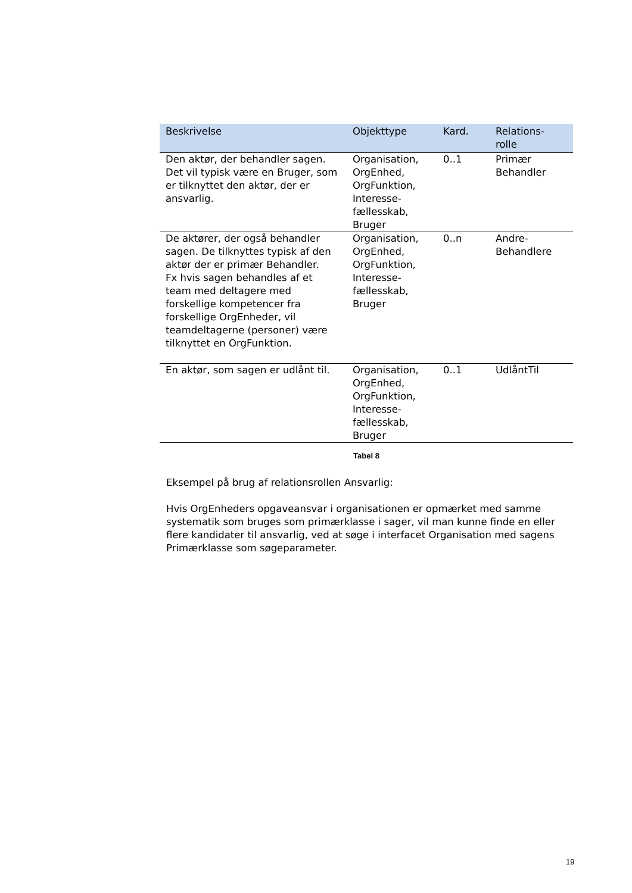| Beskrivelse | Objekttype | Kard. | Relations- rolle |
| --- | --- | --- | --- |
| Den aktør, der behandler sagen. Det vil typisk være en Bruger, som er tilknyttet den aktør, der er ansvarlig. | Organisation, OrgEnhed, OrgFunktion, Interesse-fællesskab, Bruger | 0..1 | Primær Behandler |
| De aktører, der også behandler sagen. De tilknyttes typisk af den aktør der er primær Behandler. Fx hvis sagen behandles af et team med deltagere med forskellige kompetencer fra forskellige OrgEnheder, vil teamdeltagerne (personer) være tilknyttet en OrgFunktion. | Organisation, OrgEnhed, OrgFunktion, Interesse-fællesskab, Bruger | 0..n | Andre-Behandlere |
| En aktør, som sagen er udlånt til. | Organisation, OrgEnhed, OrgFunktion, Interesse-fællesskab, Bruger | 0..1 | UdlåntTil |
Tabel 8
Eksempel på brug af relationsrollen Ansvarlig:
Hvis OrgEnheders opgaveansvar i organisationen er opmærket med samme systematik som bruges som primærklasse i sager, vil man kunne finde en eller flere kandidater til ansvarlig, ved at søge i interfacet Organisation med sagens Primærklasse som søgeparameter.
19